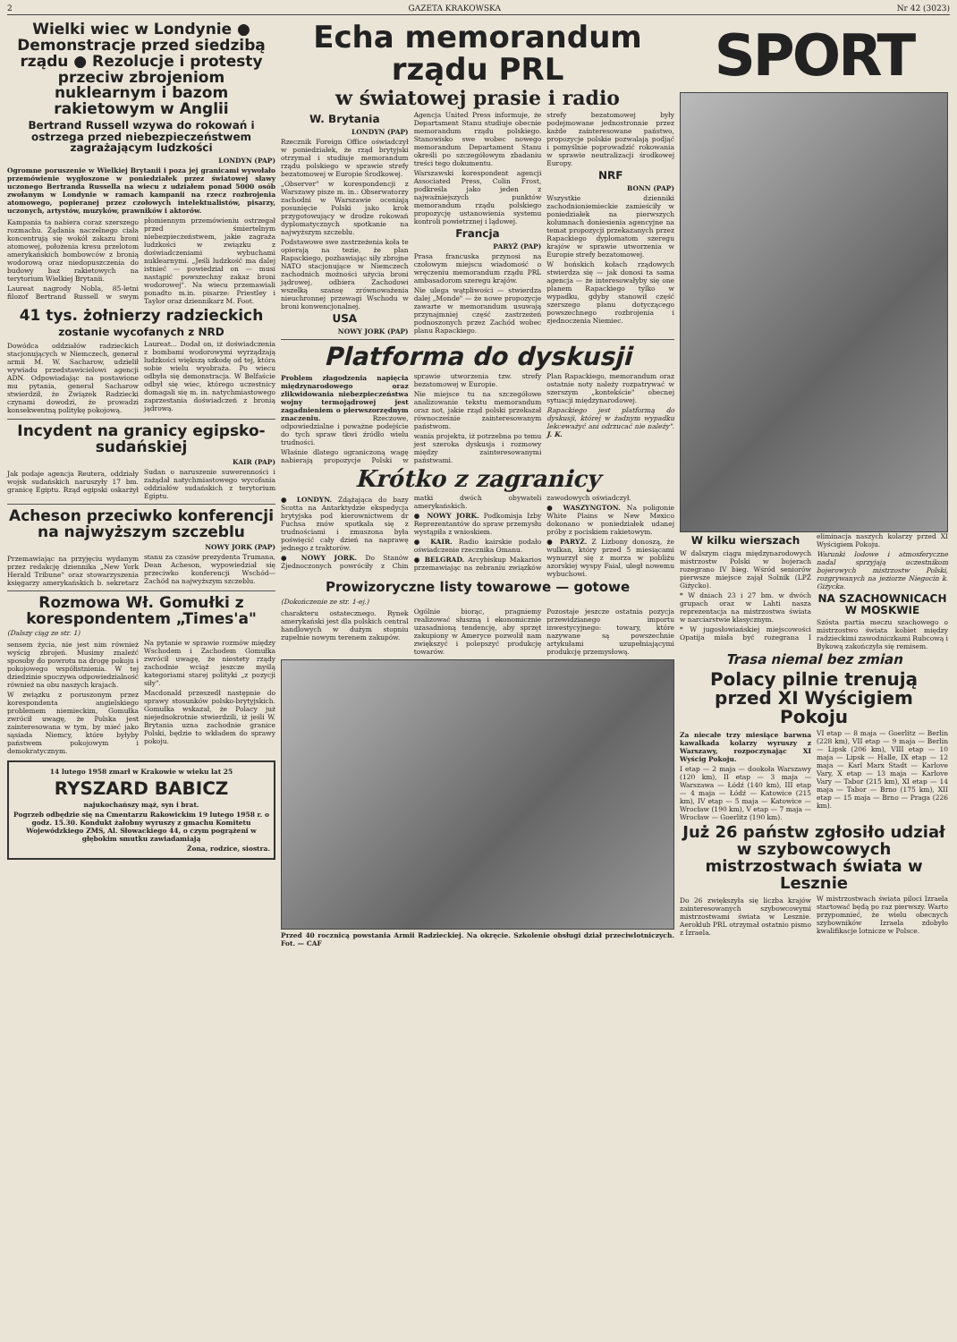2 GAZETA KRAKOWSKA Nr 42 (3023)
Wielki wiec w Londynie ● Demonstracje przed siedzibą rządu ● Rezolucje i protesty przeciw zbrojeniom nuklearnym i bazom rakietowym w Anglii
Bertrand Russell wzywa do rokowań i ostrzega przed niebezpieczeństwem zagrażającym ludzkości
LONDYN (PAP)
Ogromne poruszenie w Wielkiej Brytanii i poza jej granicami wywołało przemówienie wygłoszone w poniedziałek przez światowej sławy uczonego Bertranda Russella na wiecu z udziałem ponad 5000 osób zwołanym w Londynie w ramach kampanii na rzecz rozbrojenia atomowego, popieranej przez czołowych intelektualistów, pisarzy, uczonych, artystów, muzyków, prawników i aktorów.
Kampania ta nabiera coraz szerszego rozmachu. Żądania naczelnego ciała koncentrują się wokół zakazu broni atomowej, położenia kresu przelotom amerykańskich bombowców z bronią wodorową oraz niedopuszczenia do budowy baz rakietowych na terytorium Wielkiej Brytanii.
Laureat nagrody Nobla, 85-letni filozof Bertrand Russell w swym płomiennym przemówieniu ostrzegał przed śmiertelnym niebezpieczeństwem, jakie zagraża ludzkości w związku z doświadczeniami wybuchami nuklearnymi. „Jeśli ludzkość ma dalej istnieć — powiedział on — musi nastąpić powszechny zakaz broni wodorowej". Na wiecu przemawiali ponadto m.in. pisarze: Priestley i Taylor oraz dziennikarz M. Foot.
41 tys. żołnierzy radzieckich
zostanie wycofanych z NRD
Dowódca oddziałów radzieckich stacjonujących w Niemczech, generał armii M. W. Sacharow, udzielił wywiadu przedstawicielowi agencji ADN. Odpowiadając na postawione mu pytania, generał Sacharow stwierdził, że Związek Radziecki czynami dowodzi, że prowadzi konsekwentną politykę pokojową.
Laureat... Dodał on, iż doświadczenia z bombami wodorowymi wyrządzają ludzkości większą szkodę od tej, która sobie wielu wyobraża. Po wiecu odbyła się demonstracja. W Belfaście odbył się wiec, którego uczestnicy domagali się m. in. natychmiastowego zaprzestania doświadczeń z bronią jądrową.
Incydent na granicy egipsko-sudańskiej
KAIR (PAP)
Jak podaje agencja Reutera, oddziały wojsk sudańskich naruszyły 17 bm. granicę Egiptu. Rząd egipski oskarżył Sudan o naruszenie suwerenności i zażądał natychmiastowego wycofania oddziałów sudańskich z terytorium Egiptu.
Acheson przeciwko konferencji na najwyższym szczeblu
NOWY JORK (PAP)
Przemawiając na przyjęciu wydanym przez redakcję dziennika „New York Herald Tribune" oraz stowarzyszenia księgarzy amerykańskich b. sekretarz stanu za czasów prezydenta Trumana, Dean Acheson, wypowiedział się przeciwko konferencji Wschód—Zachód na najwyższym szczeblu.
Rozmowa Wł. Gomułki z korespondentem „Times'a"
(Dalszy ciąg ze str. 1)
sensem życia, nie jest nim również wyścig zbrojeń. Musimy znaleźć sposoby do powrotu na drogę pokoju i pokojowego współistnienia. W tej dziedzinie spoczywa odpowiedzialność również na obu naszych krajach.
W związku z poruszonym przez korespondenta angielskiego problemem niemieckim, Gomułka zwrócił uwagę, że Polska jest zainteresowana w tym, by mieć jako sąsiada Niemcy, które byłyby państwem pokojowym i demokratycznym.
Na pytanie w sprawie rozmów między Wschodem i Zachodem Gomułka zwrócił uwagę, że niestety rządy zachodnie wciąż jeszcze myślą kategoriami starej polityki „z pozycji siły".
Macdonald przeszedł następnie do sprawy stosunków polsko-brytyjskich. Gomułka wskazał, że Polacy już niejednokrotnie stwierdzili, iż jeśli W. Brytania uzna zachodnie granice Polski, będzie to wkładem do sprawy pokoju.
14 lutego 1958 zmarł w Krakowie w wieku lat 25
RYSZARD BABICZ
najukochańszy mąż, syn i brat.
Pogrzeb odbędzie się na Cmentarzu Rakowickim 19 lutego 1958 r. o godz. 15.30. Kondukt żałobny wyruszy z gmachu Komitetu Wojewódzkiego ZMS, Al. Słowackiego 44, o czym pogrążeni w głębokim smutku zawiadamiają
Żona, rodzice, siostra.
Echa memorandum rządu PRL
w światowej prasie i radio
W. Brytania
LONDYN (PAP)
Rzecznik Foreign Office oświadczył w poniedziałek, że rząd brytyjski otrzymał i studiuje memorandum rządu polskiego w sprawie strefy bezatomowej w Europie Środkowej.
„Observer" w korespondencji z Warszawy pisze m. in.: Obserwatorzy zachodni w Warszawie oceniają posunięcie Polski jako krok przygotowujący w drodze rokowań dyplomatycznych spotkanie na najwyższym szczeblu.
Podstawowe swe zastrzeżenia koła te opierają na tezie, że plan Rapackiego, pozbawiając siły zbrojne NATO stacjonujące w Niemczech zachodnich możności użycia broni jądrowej, odbiera Zachodowi wszelką szansę zrównoważenia nieuchronnej przewagi Wschodu w broni konwencjonalnej.
USA
NOWY JORK (PAP)
Agencja United Press informuje, że Departament Stanu studiuje obecnie memorandum rządu polskiego. Stanowisko swe wobec nowego memorandum Departament Stanu określi po szczegółowym zbadaniu treści tego dokumentu.
Warszawski korespondent agencji Associated Press, Colin Frost, podkreśla jako jeden z najważniejszych punktów memorandum rządu polskiego propozycję ustanowienia systemu kontroli powietrznej i lądowej.
Francja
PARYŻ (PAP)
Prasa francuska przynosi na czołowym miejscu wiadomość o wręczeniu memorandum rządu PRL ambasadorom szeregu krajów.
Nie ulega wątpliwości — stwierdza dalej „Monde" — że nowe propozycje zawarte w memorandum usuwają przynajmniej część zastrzeżeń podnoszonych przez Zachód wobec planu Rapackiego.
strefy bezatomowej były podejmowane jednostronnie przez każde zainteresowane państwo, propozycje polskie pozwalają podjąć i pomyślnie poprowadzić rokowania w sprawie neutralizacji środkowej Europy.
NRF
BONN (PAP)
Wszystkie dzienniki zachodnioniemieckie zamieściły w poniedziałek na pierwszych kolumnach doniesienia agencyjne na temat propozycji przekazanych przez Rapackiego dyplomatom szeregu krajów w sprawie utworzenia w Europie strefy bezatomowej.
W bońskich kołach rządowych stwierdza się — jak donosi ta sama agencja — że interesowałyby się one planem Rapackiego tylko w wypadku, gdyby stanowił część szerszego planu dotyczącego powszechnego rozbrojenia i zjednoczenia Niemiec.
Platforma do dyskusji
Problem złagodzenia napięcia międzynarodowego oraz zlikwidowania niebezpieczeństwa wojny termojądrowej jest zagadnieniem o pierwszorzędnym znaczeniu. Rzeczowe, odpowiedzialne i poważne podejście do tych spraw tkwi źródło wielu trudności.
Właśnie dlatego ograniczoną wagę nabierają propozycje Polski w sprawie utworzenia tzw. strefy bezatomowej w Europie.
Nie miejsce tu na szczegółowe analizowanie tekstu memorandum oraz not, jakie rząd polski przekazał równocześnie zainteresowanym państwom.
wania projektu, iż potrzebna po temu jest szeroka dyskusja i rozmowy między zainteresowanymi państwami.
Plan Rapackiego, memorandum oraz ostatnie noty należy rozpatrywać w szerszym „kontekście" obecnej sytuacji międzynarodowej.
Rapackiego jest platformą do dyskusji, której w żadnym wypadku lekceważyć ani odrzucać nie należy". J. K.
Krótko z zagranicy
● LONDYN. Zdążająca do bazy Scotta na Antarktydzie ekspedycja brytyjska pod kierownictwem dr Fuchsa znów spotkała się z trudnościami i zmuszona była poświęcić cały dzień na naprawę jednego z traktorów.
● NOWY JORK. Do Stanów Zjednoczonych powróciły z Chin matki dwóch obywateli amerykańskich.
● NOWY JORK. Podkomisja Izby Reprezentantów do spraw przemysłu wystąpiła z wnioskiem.
● KAIR. Radio kairskie podało oświadczenie rzecznika Omanu.
● BELGRAD. Arcybiskup Makarios przemawiając na zebraniu związków zawodowych oświadczył.
● WASZYNGTON. Na poligonie White Plains w New Mexico dokonano w poniedziałek udanej próby z pociskiem rakietowym.
● PARYŻ. Z Lizbony donoszą, że wulkan, który przed 5 miesiącami wynurzył się z morza w pobliżu azorskiej wyspy Faial, uległ nowemu wybuchowi.
Prowizoryczne listy towarowe — gotowe
(Dokończenie ze str. 1-ej.)
charakteru ostatecznego. Rynek amerykański jest dla polskich central handlowych w dużym stopniu zupełnie nowym terenem zakupów.
Ogólnie biorąc, pragniemy realizować słuszną i ekonomicznie uzasadnioną tendencję, aby sprzęt zakupiony w Ameryce pozwolił nam zwiększyć i polepszyć produkcję towarów.
Pozostaje jeszcze ostatnia pozycja przewidzianego importu inwestycyjnego: towary, które nazywane są powszechnie artykułami uzupełniającymi produkcję przemysłową.
Przed 40 rocznicą powstania Armii Radzieckiej. Na okręcie. Szkolenie obsługi dział przeciwlotniczych. Fot. — CAF
SPORT
W kilku wierszach
W dalszym ciągu międzynarodowych mistrzostw Polski w bojerach rozegrano IV bieg. Wśród seniorów pierwsze miejsce zajął Solnik (LPŻ Giżycko).
* W dniach 23 i 27 bm. w dwóch grupach oraz w Lahti nasza reprezentacja na mistrzostwa świata w narciarstwie klasycznym.
* W jugosłowiańskiej miejscowości Opatija miała być rozegrana I eliminacja naszych kolarzy przed XI Wyścigiem Pokoju.
Warunki lodowe i atmosferyczne nadal sprzyjają uczestnikom bojerowych mistrzostw Polski, rozgrywanych na jeziorze Niegocin k. Giżycka.
NA SZACHOWNICACH W MOSKWIE
Szósta partia meczu szachowego o mistrzostwo świata kobiet między radzieckimi zawodniczkami Rubcową i Bykową zakończyła się remisem.
Trasa niemal bez zmian
Polacy pilnie trenują przed XI Wyścigiem Pokoju
Za niecałe trzy miesiące barwna kawalkada kolarzy wyruszy z Warszawy, rozpoczynając XI Wyścig Pokoju.
I etap — 2 maja — dookoła Warszawy (120 km), II etap — 3 maja — Warszawa — Łódź (140 km), III etap — 4 maja — Łódź — Katowice (215 km), IV etap — 5 maja — Katowice — Wrocław (190 km), V etap — 7 maja — Wrocław — Goerlitz (190 km).
VI etap — 8 maja — Goerlitz — Berlin (228 km), VII etap — 9 maja — Berlin — Lipsk (206 km), VIII etap — 10 maja — Lipsk — Halle, IX etap — 12 maja — Karl Marx Stadt — Karlove Vary, X etap — 13 maja — Karlove Vary — Tabor (215 km), XI etap — 14 maja — Tabor — Brno (175 km), XII etap — 15 maja — Brno — Praga (226 km).
Już 26 państw zgłosiło udział w szybowcowych mistrzostwach świata w Lesznie
Do 26 zwiększyła się liczba krajów zainteresowanych szybowcowymi mistrzostwami świata w Lesznie. Aeroklub PRL otrzymał ostatnio pismo z Izraela.
W mistrzostwach świata piloci Izraela startować będą po raz pierwszy. Warto przypomnieć, że wielu obecnych szybowników Izraela zdobyło kwalifikacje lotnicze w Polsce.